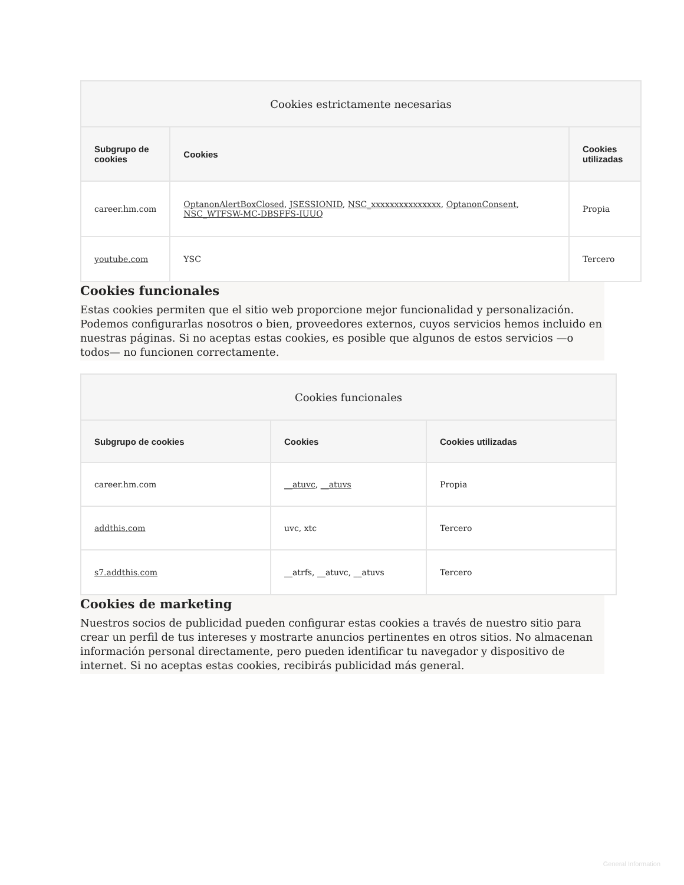| Cookies estrictamente necesarias | | |
| --- | --- | --- |
| Subgrupo de cookies | Cookies | Cookies utilizadas |
| career.hm.com | OptanonAlertBoxClosed , JSESSIONID , NSC_xxxxxxxxxxxxxxx , OptanonConsent , NSC_WTFSW-MC-DBSFFS-IUUQ | Propia |
| youtube.com | YSC | Tercero |
Cookies funcionales
Estas cookies permiten que el sitio web proporcione mejor funcionalidad y personalización. Podemos configurarlas nosotros o bien, proveedores externos, cuyos servicios hemos incluido en nuestras páginas. Si no aceptas estas cookies, es posible que algunos de estos servicios —o todos— no funcionen correctamente.
| Cookies funcionales | | |
| --- | --- | --- |
| Subgrupo de cookies | Cookies | Cookies utilizadas |
| career.hm.com | __atuvc , __atuvs | Propia |
| addthis.com | uvc, xtc | Tercero |
| s7.addthis.com | __atrfs, __atuvc, __atuvs | Tercero |
Cookies de marketing
Nuestros socios de publicidad pueden configurar estas cookies a través de nuestro sitio para crear un perfil de tus intereses y mostrarte anuncios pertinentes en otros sitios. No almacenan información personal directamente, pero pueden identificar tu navegador y dispositivo de internet. Si no aceptas estas cookies, recibirás publicidad más general.
General Information